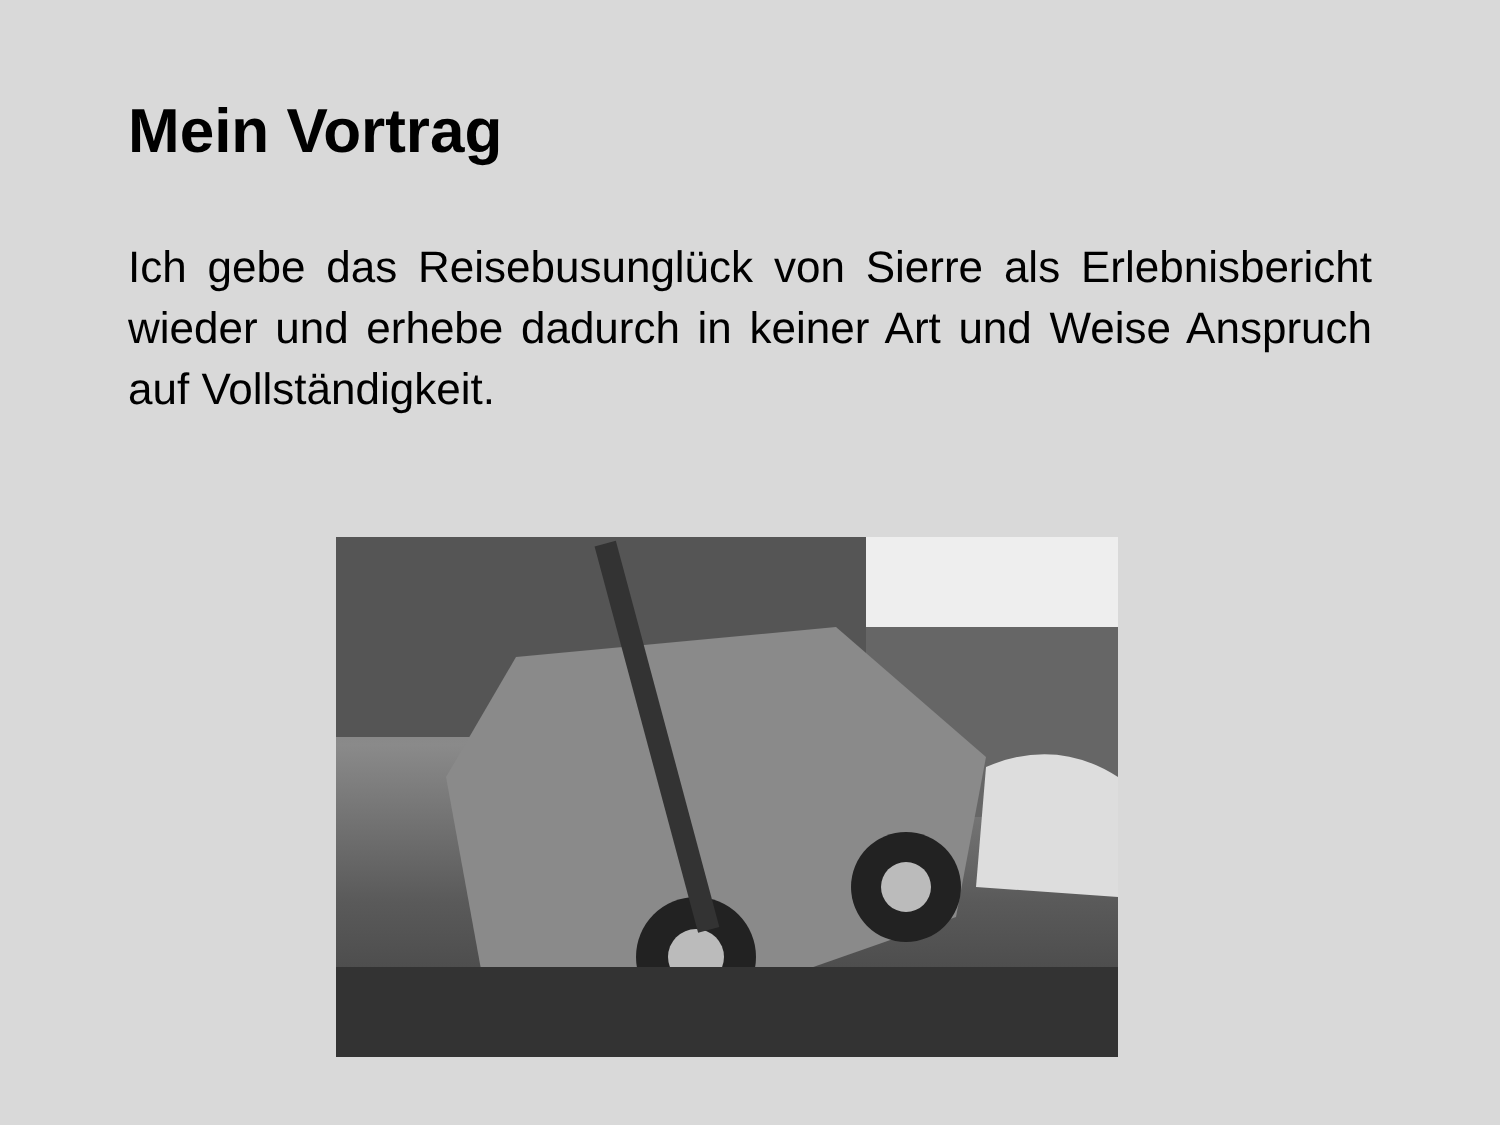Mein Vortrag
Ich gebe das Reisebusunglück von Sierre als Erlebnisbericht wieder und erhebe dadurch in keiner Art und Weise Anspruch auf Vollständigkeit.